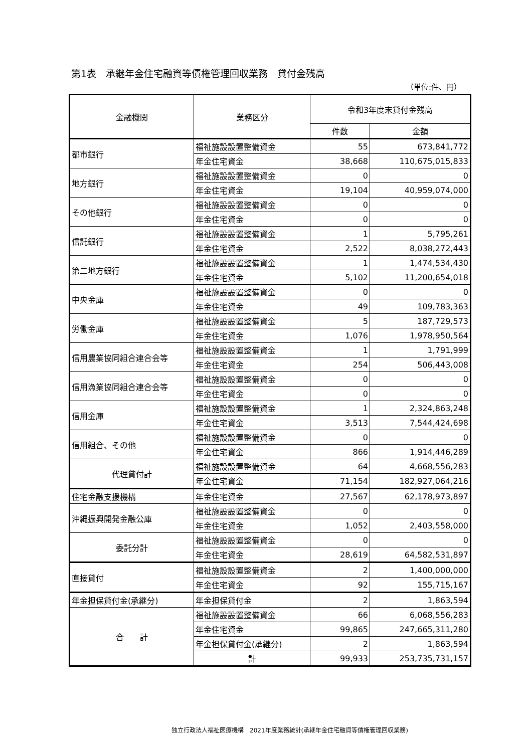第1表　承継年金住宅融資等債権管理回収業務　貸付金残高
（単位:件、円）
| 金融機関 | 業務区分 | 令和3年度末貸付金残高 | |
| --- | --- | --- | --- |
| | | 件数 | 金額 |
| 都市銀行 | 福祉施設設置整備資金 | 55 | 673,841,772 |
| | 年金住宅資金 | 38,668 | 110,675,015,833 |
| 地方銀行 | 福祉施設設置整備資金 | 0 | 0 |
| | 年金住宅資金 | 19,104 | 40,959,074,000 |
| その他銀行 | 福祉施設設置整備資金 | 0 | 0 |
| | 年金住宅資金 | 0 | 0 |
| 信託銀行 | 福祉施設設置整備資金 | 1 | 5,795,261 |
| | 年金住宅資金 | 2,522 | 8,038,272,443 |
| 第二地方銀行 | 福祉施設設置整備資金 | 1 | 1,474,534,430 |
| | 年金住宅資金 | 5,102 | 11,200,654,018 |
| 中央金庫 | 福祉施設設置整備資金 | 0 | 0 |
| | 年金住宅資金 | 49 | 109,783,363 |
| 労働金庫 | 福祉施設設置整備資金 | 5 | 187,729,573 |
| | 年金住宅資金 | 1,076 | 1,978,950,564 |
| 信用農業協同組合連合会等 | 福祉施設設置整備資金 | 1 | 1,791,999 |
| | 年金住宅資金 | 254 | 506,443,008 |
| 信用漁業協同組合連合会等 | 福祉施設設置整備資金 | 0 | 0 |
| | 年金住宅資金 | 0 | 0 |
| 信用金庫 | 福祉施設設置整備資金 | 1 | 2,324,863,248 |
| | 年金住宅資金 | 3,513 | 7,544,424,698 |
| 信用組合、その他 | 福祉施設設置整備資金 | 0 | 0 |
| | 年金住宅資金 | 866 | 1,914,446,289 |
| 代理貸付計 | 福祉施設設置整備資金 | 64 | 4,668,556,283 |
| | 年金住宅資金 | 71,154 | 182,927,064,216 |
| 住宅金融支援機構 | 年金住宅資金 | 27,567 | 62,178,973,897 |
| 沖縄振興開発金融公庫 | 福祉施設設置整備資金 | 0 | 0 |
| | 年金住宅資金 | 1,052 | 2,403,558,000 |
| 委託分計 | 福祉施設設置整備資金 | 0 | 0 |
| | 年金住宅資金 | 28,619 | 64,582,531,897 |
| 直接貸付 | 福祉施設設置整備資金 | 2 | 1,400,000,000 |
| | 年金住宅資金 | 92 | 155,715,167 |
| 年金担保貸付金(承継分) | 年金担保貸付金 | 2 | 1,863,594 |
| 合 計 | 福祉施設設置整備資金 | 66 | 6,068,556,283 |
| | 年金住宅資金 | 99,865 | 247,665,311,280 |
| | 年金担保貸付金(承継分) | 2 | 1,863,594 |
| | 計 | 99,933 | 253,735,731,157 |
独立行政法人福祉医療機構　2021年度業務統計(承継年金住宅融資等債権管理回収業務)